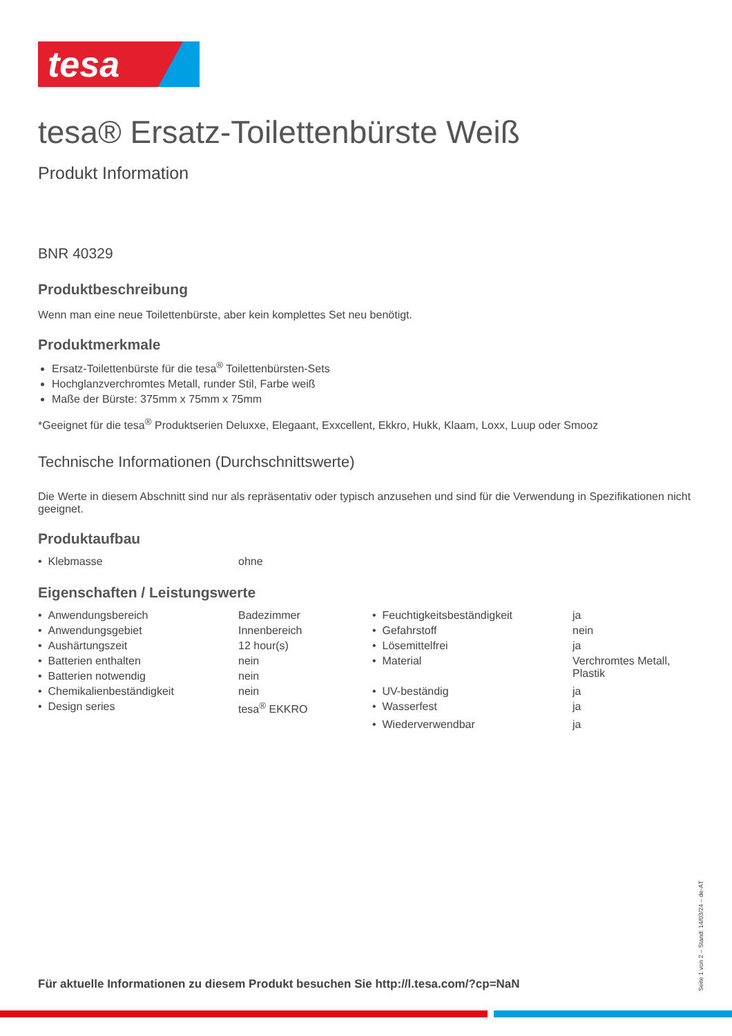tesa
tesa® Ersatz-Toilettenbürste Weiß
Produkt Information
BNR 40329
Produktbeschreibung
Wenn man eine neue Toilettenbürste, aber kein komplettes Set neu benötigt.
Produktmerkmale
Ersatz-Toilettenbürste für die tesa<sup>®</sup> Toilettenbürsten-Sets
Hochglanzverchromtes Metall, runder Stil, Farbe weiß
Maße der Bürste: 375mm x 75mm x 75mm
*Geeignet für die tesa<sup>®</sup> Produktserien Deluxxe, Elegaant, Exxcellent, Ekkro, Hukk, Klaam, Loxx, Luup oder Smooz
Technische Informationen (Durchschnittswerte)
Die Werte in diesem Abschnitt sind nur als repräsentativ oder typisch anzusehen und sind für die Verwendung in Spezifikationen nicht geeignet.
Produktaufbau
| • Klebmasse | ohne |
Eigenschaften / Leistungswerte
| • Anwendungsbereich | Badezimmer | • Feuchtigkeitsbeständigkeit | ja |
| • Anwendungsgebiet | Innenbereich | • Gefahrstoff | nein |
| • Aushärtungszeit | 12 hour(s) | • Lösemittelfrei | ja |
| • Batterien enthalten | nein | • Material | Verchromtes Metall, Plastik |
| • Batterien notwendig | nein | | |
| • Chemikalienbeständigkeit | nein | • UV-beständig | ja |
| • Design series | tesa<sup>®</sup> EKKRO | • Wasserfest | ja |
| | | • Wiederverwendbar | ja |
Für aktuelle Informationen zu diesem Produkt besuchen Sie http://l.tesa.com/?cp=NaN
Seite 1 von 2 – Stand: 14/03/24 – de-AT